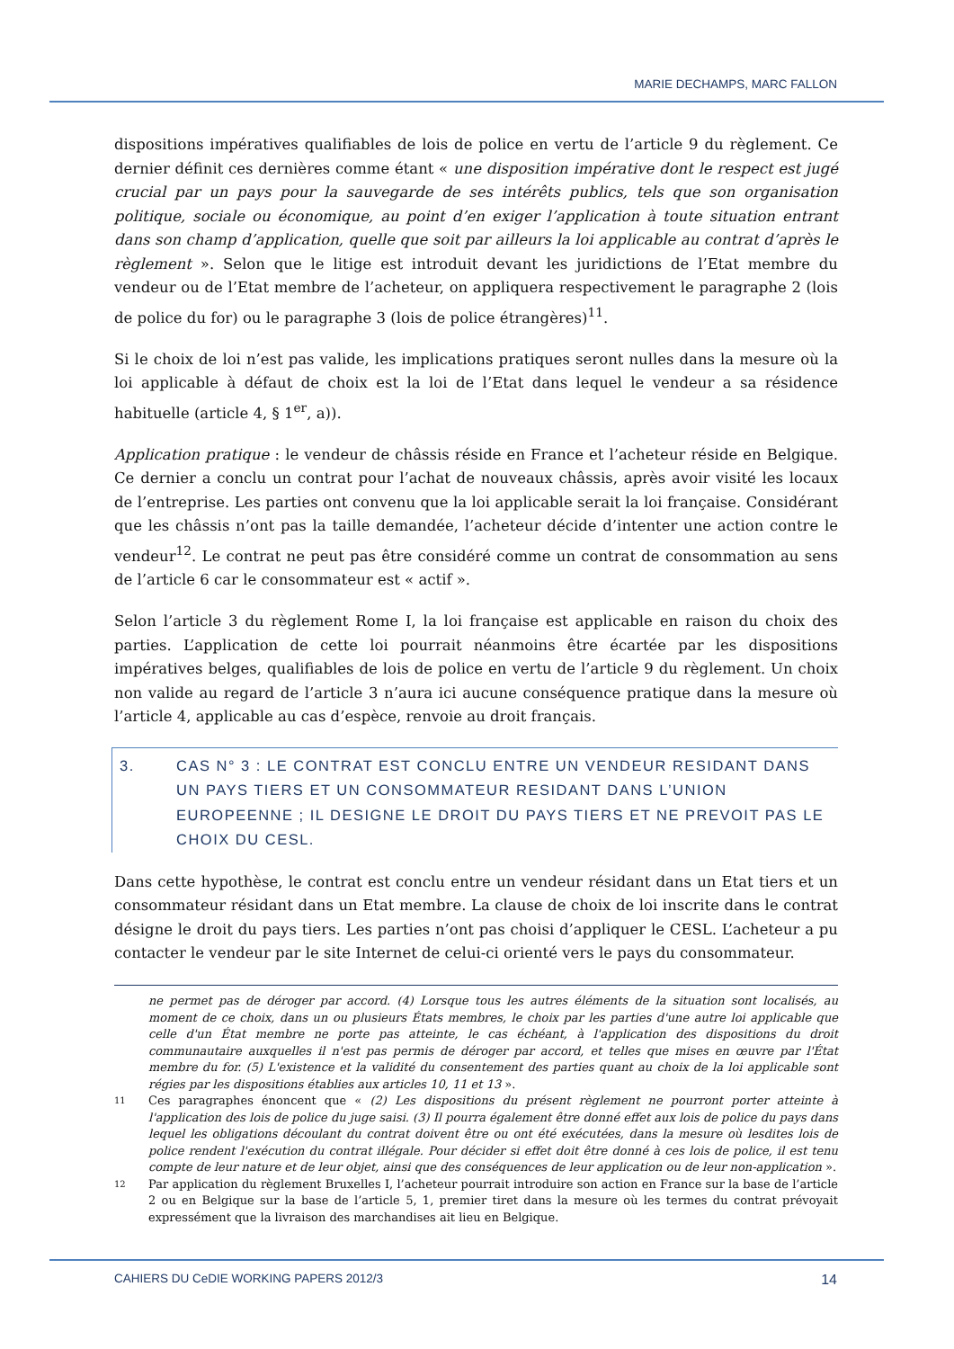MARIE DECHAMPS, MARC FALLON
dispositions impératives qualifiables de lois de police en vertu de l’article 9 du règlement. Ce dernier définit ces dernières comme étant « une disposition impérative dont le respect est jugé crucial par un pays pour la sauvegarde de ses intérêts publics, tels que son organisation politique, sociale ou économique, au point d’en exiger l’application à toute situation entrant dans son champ d’application, quelle que soit par ailleurs la loi applicable au contrat d’après le règlement ». Selon que le litige est introduit devant les juridictions de l’Etat membre du vendeur ou de l’Etat membre de l’acheteur, on appliquera respectivement le paragraphe 2 (lois de police du for) ou le paragraphe 3 (lois de police étrangères)<sup>11</sup>.
Si le choix de loi n’est pas valide, les implications pratiques seront nulles dans la mesure où la loi applicable à défaut de choix est la loi de l’Etat dans lequel le vendeur a sa résidence habituelle (article 4, § 1<sup>er</sup>, a)).
Application pratique : le vendeur de châssis réside en France et l’acheteur réside en Belgique. Ce dernier a conclu un contrat pour l’achat de nouveaux châssis, après avoir visité les locaux de l’entreprise. Les parties ont convenu que la loi applicable serait la loi française. Considérant que les châssis n’ont pas la taille demandée, l’acheteur décide d’intenter une action contre le vendeur<sup>12</sup>. Le contrat ne peut pas être considéré comme un contrat de consommation au sens de l’article 6 car le consommateur est « actif ».
Selon l’article 3 du règlement Rome I, la loi française est applicable en raison du choix des parties. L’application de cette loi pourrait néanmoins être écartée par les dispositions impératives belges, qualifiables de lois de police en vertu de l’article 9 du règlement. Un choix non valide au regard de l’article 3 n’aura ici aucune conséquence pratique dans la mesure où l’article 4, applicable au cas d’espèce, renvoie au droit français.
3. CAS N° 3 : LE CONTRAT EST CONCLU ENTRE UN VENDEUR RESIDANT DANS UN PAYS TIERS ET UN CONSOMMATEUR RESIDANT DANS L’UNION EUROPEENNE ; IL DESIGNE LE DROIT DU PAYS TIERS ET NE PREVOIT PAS LE CHOIX DU CESL.
Dans cette hypothèse, le contrat est conclu entre un vendeur résidant dans un Etat tiers et un consommateur résidant dans un Etat membre. La clause de choix de loi inscrite dans le contrat désigne le droit du pays tiers. Les parties n’ont pas choisi d’appliquer le CESL. L’acheteur a pu contacter le vendeur par le site Internet de celui-ci orienté vers le pays du consommateur.
ne permet pas de déroger par accord. (4) Lorsque tous les autres éléments de la situation sont localisés, au moment de ce choix, dans un ou plusieurs États membres, le choix par les parties d'une autre loi applicable que celle d'un État membre ne porte pas atteinte, le cas échéant, à l'application des dispositions du droit communautaire auxquelles il n'est pas permis de déroger par accord, et telles que mises en œuvre par l'État membre du for. (5) L'existence et la validité du consentement des parties quant au choix de la loi applicable sont régies par les dispositions établies aux articles 10, 11 et 13 ».
11 Ces paragraphes énoncent que « (2) Les dispositions du présent règlement ne pourront porter atteinte à l'application des lois de police du juge saisi. (3) Il pourra également être donné effet aux lois de police du pays dans lequel les obligations découlant du contrat doivent être ou ont été exécutées, dans la mesure où lesdites lois de police rendent l'exécution du contrat illégale. Pour décider si effet doit être donné à ces lois de police, il est tenu compte de leur nature et de leur objet, ainsi que des conséquences de leur application ou de leur non-application ».
12 Par application du règlement Bruxelles I, l’acheteur pourrait introduire son action en France sur la base de l’article 2 ou en Belgique sur la base de l’article 5, 1, premier tiret dans la mesure où les termes du contrat prévoyait expressément que la livraison des marchandises ait lieu en Belgique.
CAHIERS DU CeDIE WORKING PAPERS 2012/3 14